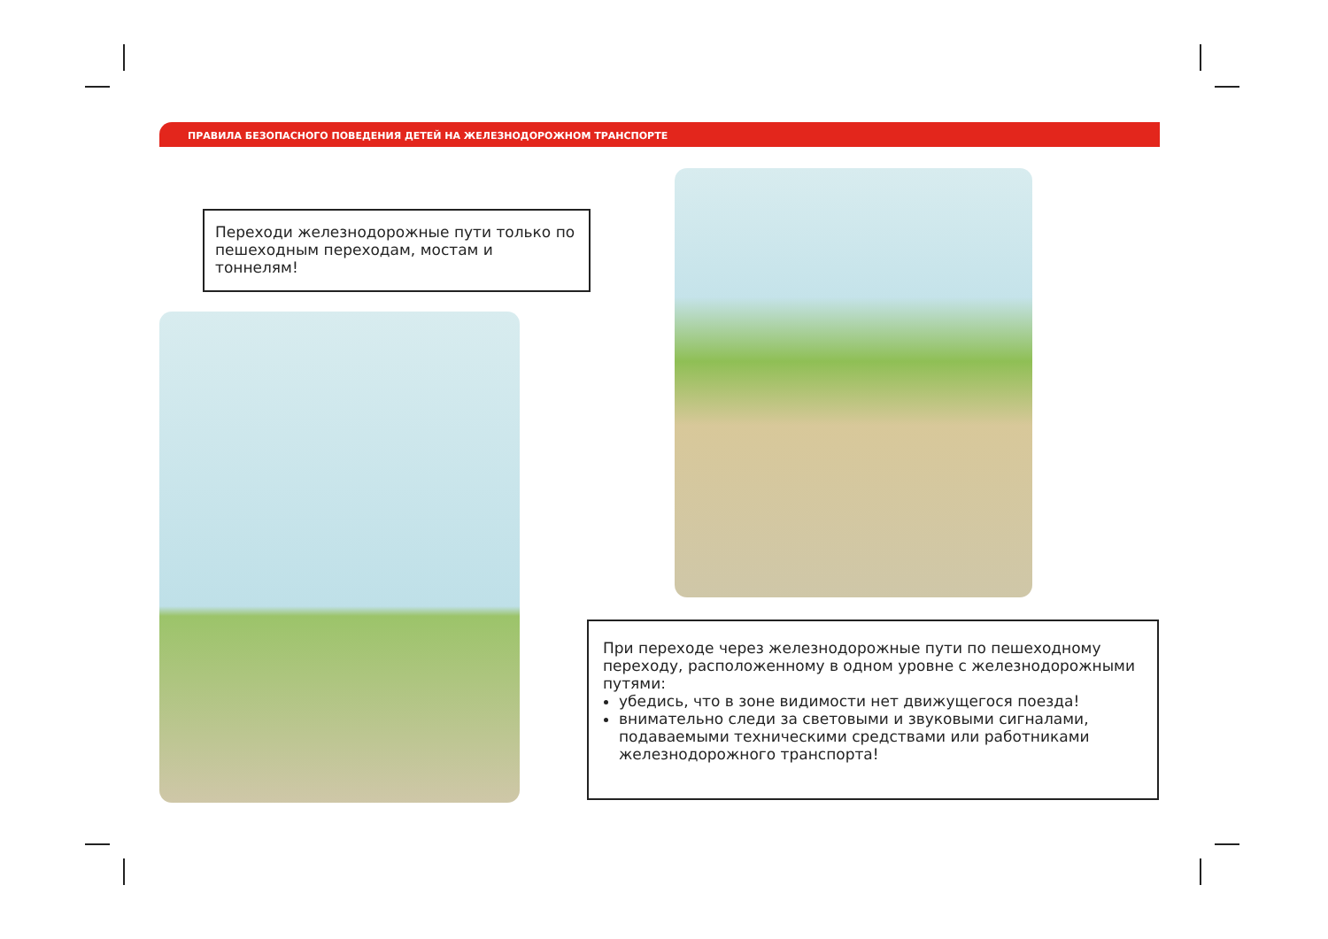ПРАВИЛА БЕЗОПАСНОГО ПОВЕДЕНИЯ ДЕТЕЙ НА ЖЕЛЕЗНОДОРОЖНОМ ТРАНСПОРТЕ
Переходи железнодорожные пути только по пешеходным переходам, мостам и тоннелям!
При переходе через железнодорожные пути по пешеходному переходу, расположенному в одном уровне с железнодорожными путями:
убедись, что в зоне видимости нет движущегося поезда!
внимательно следи за световыми и звуковыми сигналами, подаваемыми техническими средствами или работниками железнодорожного транспорта!